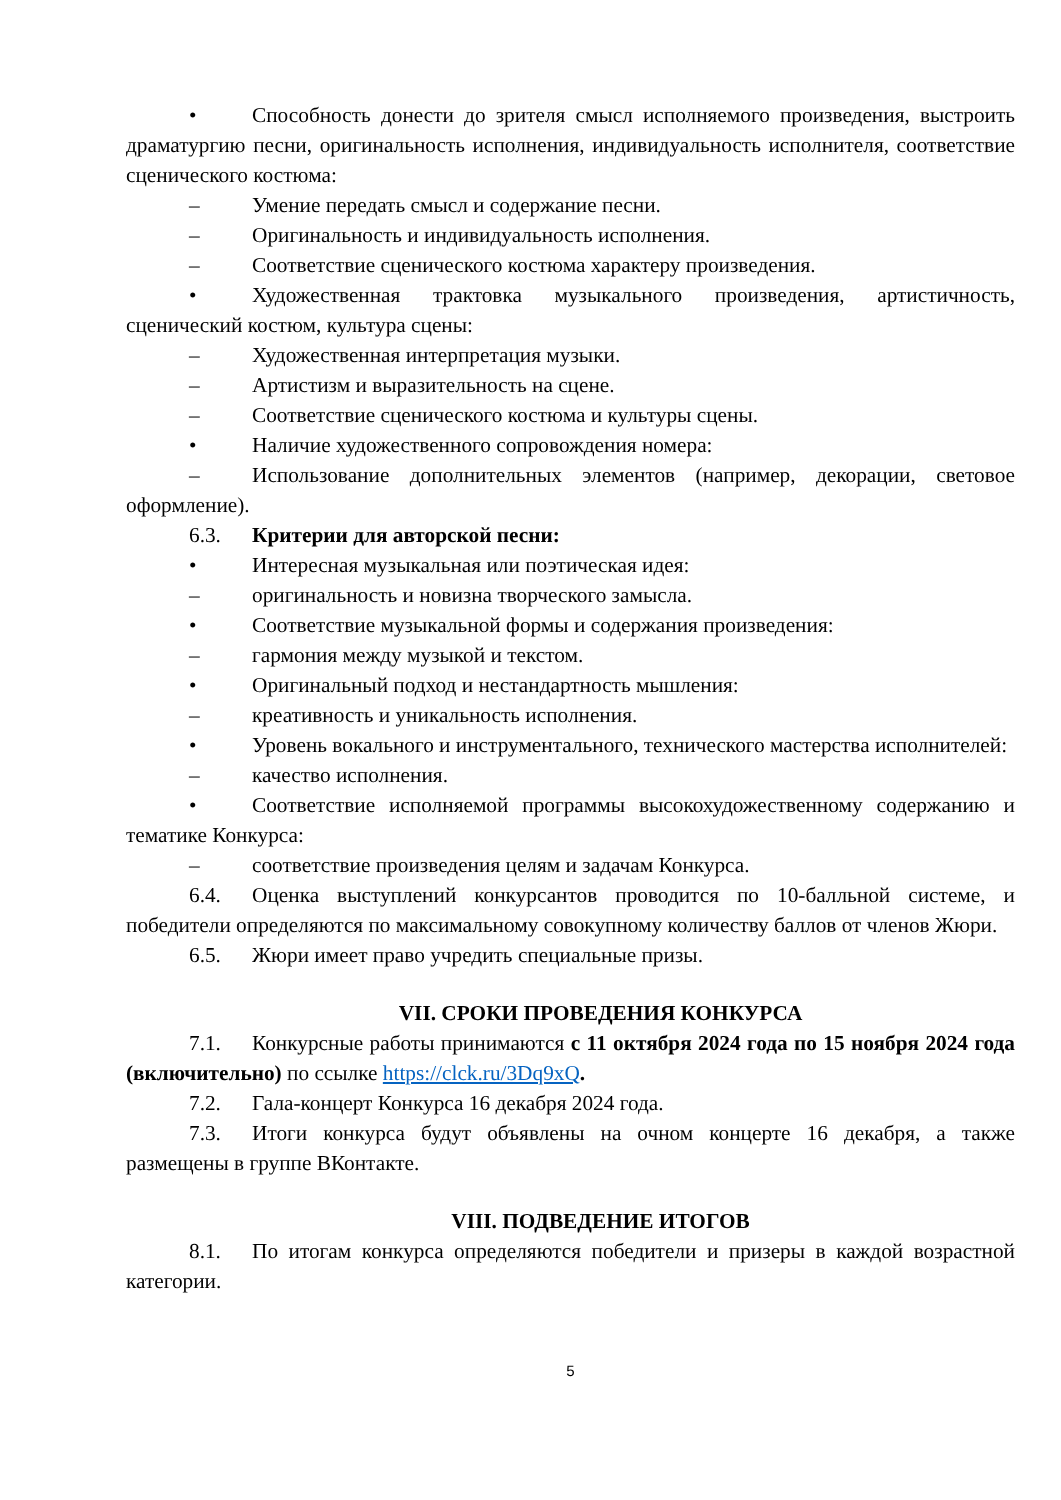• Способность донести до зрителя смысл исполняемого произведения, выстроить драматургию песни, оригинальность исполнения, индивидуальность исполнителя, соответствие сценического костюма:
– Умение передать смысл и содержание песни.
– Оригинальность и индивидуальность исполнения.
– Соответствие сценического костюма характеру произведения.
• Художественная трактовка музыкального произведения, артистичность, сценический костюм, культура сцены:
– Художественная интерпретация музыки.
– Артистизм и выразительность на сцене.
– Соответствие сценического костюма и культуры сцены.
• Наличие художественного сопровождения номера:
– Использование дополнительных элементов (например, декорации, световое оформление).
6.3. Критерии для авторской песни:
• Интересная музыкальная или поэтическая идея:
– оригинальность и новизна творческого замысла.
• Соответствие музыкальной формы и содержания произведения:
– гармония между музыкой и текстом.
• Оригинальный подход и нестандартность мышления:
– креативность и уникальность исполнения.
• Уровень вокального и инструментального, технического мастерства исполнителей:
– качество исполнения.
• Соответствие исполняемой программы высокохудожественному содержанию и тематике Конкурса:
– соответствие произведения целям и задачам Конкурса.
6.4. Оценка выступлений конкурсантов проводится по 10-балльной системе, и победители определяются по максимальному совокупному количеству баллов от членов Жюри.
6.5. Жюри имеет право учредить специальные призы.
VII. СРОКИ ПРОВЕДЕНИЯ КОНКУРСА
7.1. Конкурсные работы принимаются с 11 октября 2024 года по 15 ноября 2024 года (включительно) по ссылке https://clck.ru/3Dq9xQ.
7.2. Гала-концерт Конкурса 16 декабря 2024 года.
7.3. Итоги конкурса будут объявлены на очном концерте 16 декабря, а также размещены в группе ВКонтакте.
VIII. ПОДВЕДЕНИЕ ИТОГОВ
8.1. По итогам конкурса определяются победители и призеры в каждой возрастной категории.
5